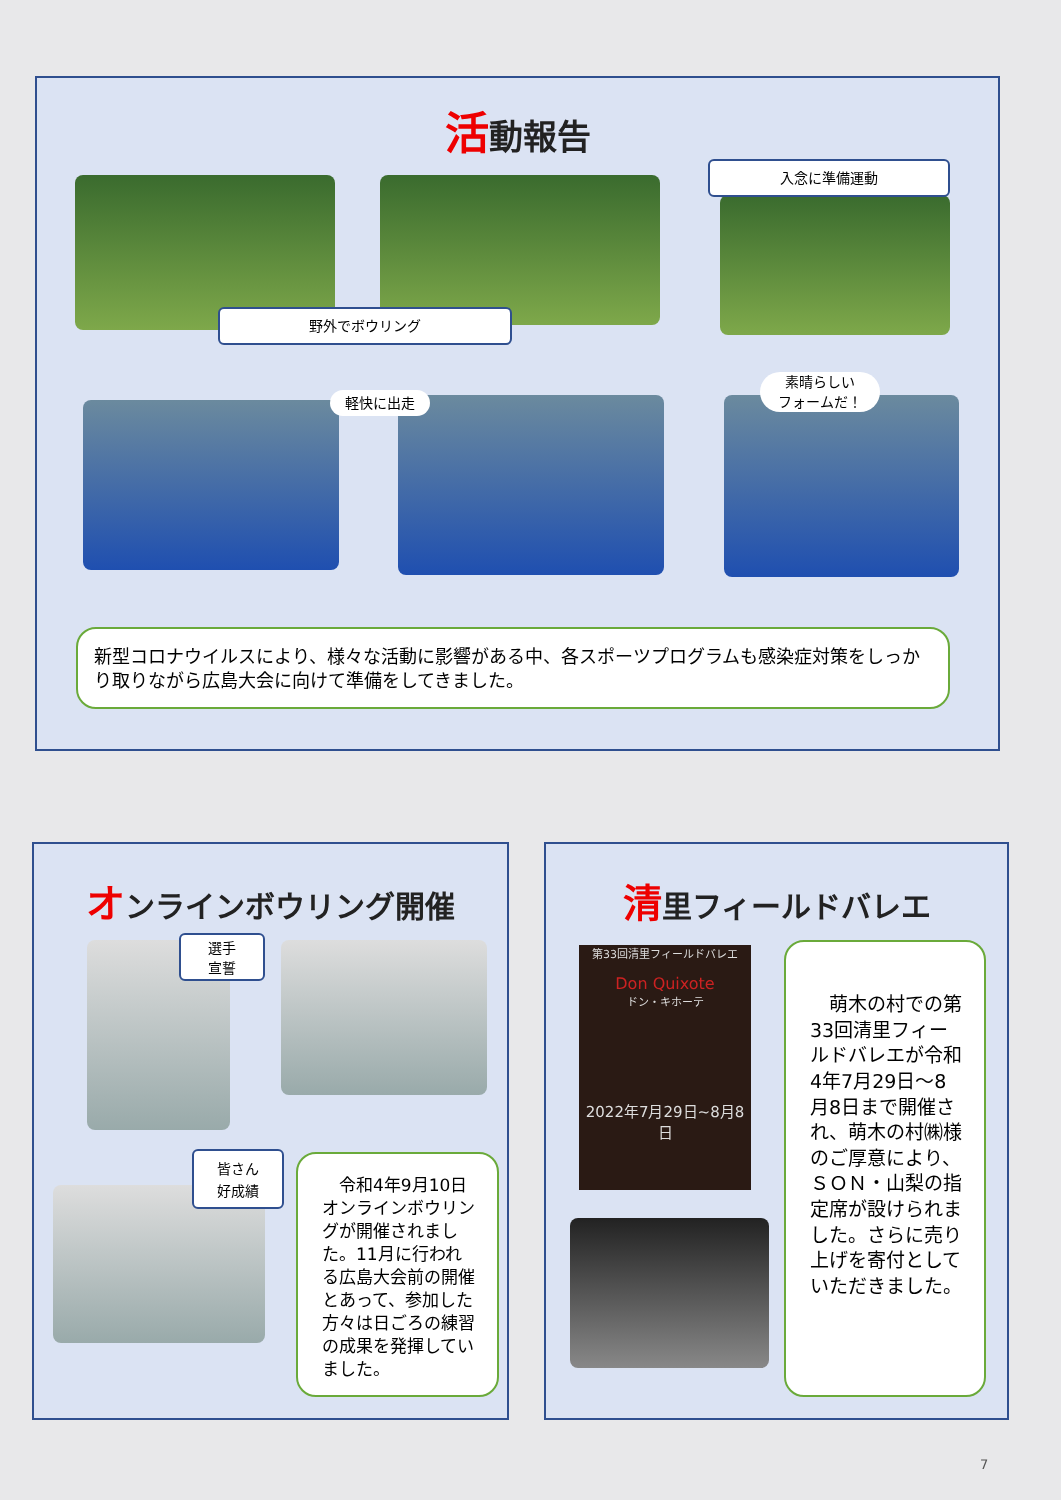活動報告
入念に準備運動
野外でボウリング
軽快に出走
素晴らしい
フォームだ！
新型コロナウイルスにより、様々な活動に影響がある中、各スポーツプログラムも感染症対策をしっかり取りながら広島大会に向けて準備をしてきました。
オンラインボウリング開催
選手
宣誓
皆さん
好成績
　令和4年9月10日オンラインボウリングが開催されました。11月に行われる広島大会前の開催とあって、参加した方々は日ごろの練習の成果を発揮していました。
清里フィールドバレエ
第33回清里フィールドバレエ
Don Quixote
ドン・キホーテ
2022年7月29日~8月8日
　萌木の村での第33回清里フィールドバレエが令和4年7月29日～8月8日まで開催され、萌木の村㈱様のご厚意により、ＳＯＮ・山梨の指定席が設けられました。さらに売り上げを寄付としていただきました。
7